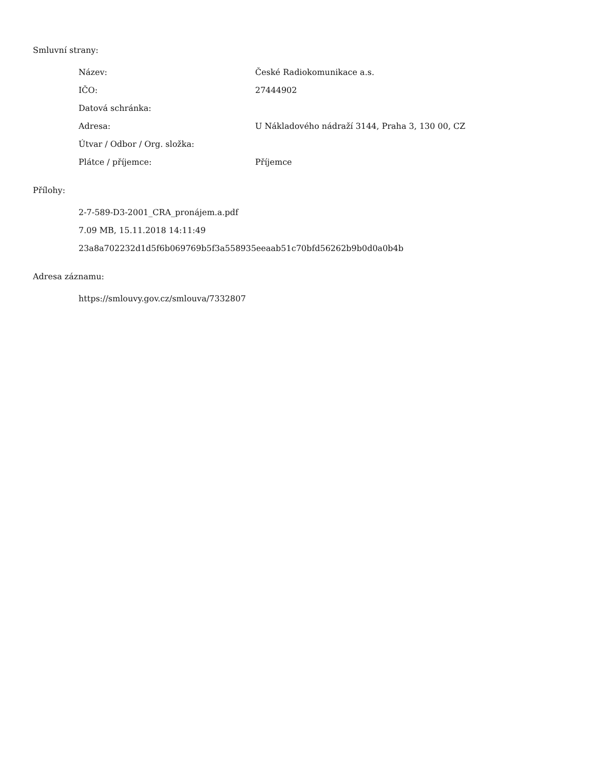Smluvní strany:
| Název: | České Radiokomunikace a.s. |
| IČO: | 27444902 |
| Datová schránka: | |
| Adresa: | U Nákladového nádraží 3144, Praha 3, 130 00, CZ |
| Útvar / Odbor / Org. složka: | |
| Plátce / příjemce: | Příjemce |
Přílohy:
2-7-589-D3-2001_CRA_pronájem.a.pdf
7.09 MB, 15.11.2018 14:11:49
23a8a702232d1d5f6b069769b5f3a558935eeaab51c70bfd56262b9b0d0a0b4b
Adresa záznamu:
https://smlouvy.gov.cz/smlouva/7332807